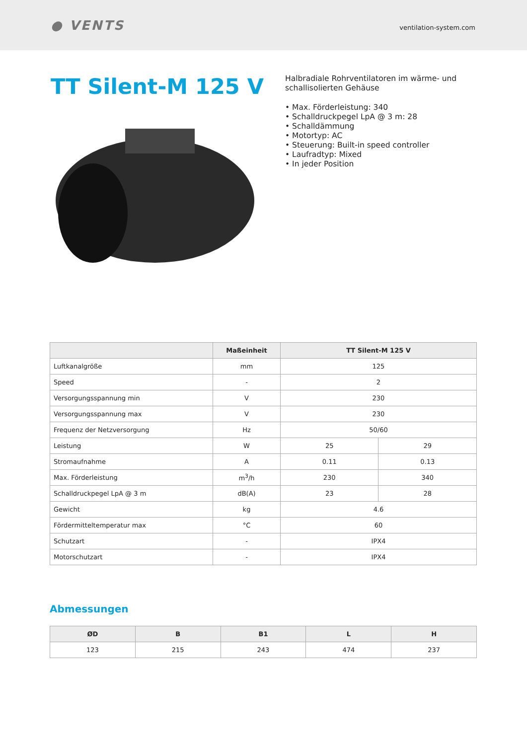● VENTS
ventilation-system.com
TT Silent-M 125 V
Halbradiale Rohrventilatoren im wärme- und
schallisolierten Gehäuse
• Max. Förderleistung: 340
• Schalldruckpegel LpA @ 3 m: 28
• Schalldämmung
• Motortyp: AC
• Steuerung: Built-in speed controller
• Laufradtyp: Mixed
• In jeder Position
| | Maßeinheit | TT Silent-M 125 V | |
| --- | --- | --- | --- |
| Luftkanalgröße | mm | 125 | |
| Speed | - | 2 | |
| Versorgungsspannung min | V | 230 | |
| Versorgungsspannung max | V | 230 | |
| Frequenz der Netzversorgung | Hz | 50/60 | |
| Leistung | W | 25 | 29 |
| Stromaufnahme | A | 0.11 | 0.13 |
| Max. Förderleistung | m<sup>3</sup>/h | 230 | 340 |
| Schalldruckpegel LpA @ 3 m | dB(A) | 23 | 28 |
| Gewicht | kg | 4.6 | |
| Fördermitteltemperatur max | °C | 60 | |
| Schutzart | - | IPX4 | |
| Motorschutzart | - | IPX4 | |
Abmessungen
| ØD | B | B1 | L | H |
| --- | --- | --- | --- | --- |
| 123 | 215 | 243 | 474 | 237 |